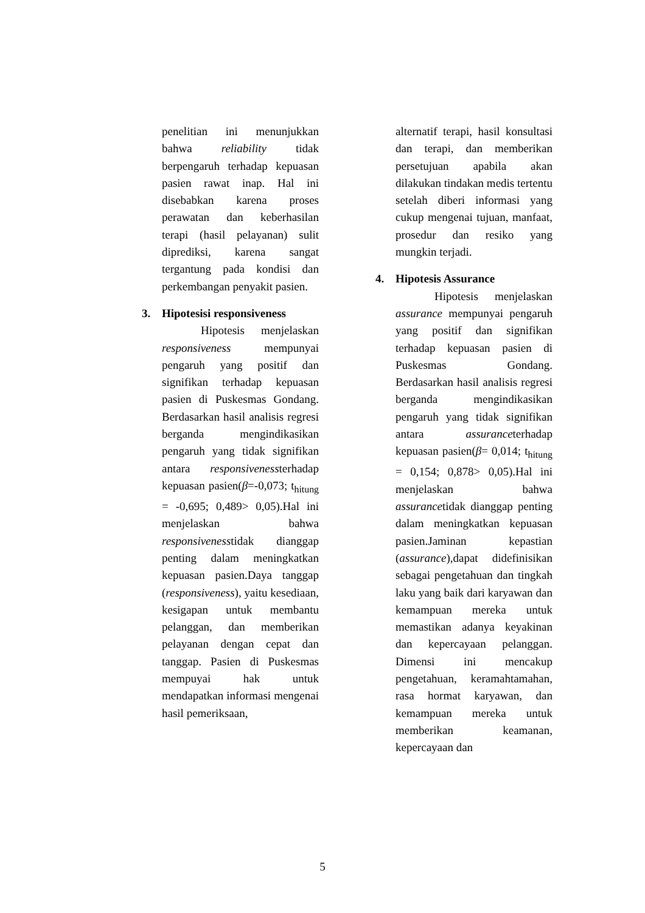penelitian ini menunjukkan bahwa reliability tidak berpengaruh terhadap kepuasan pasien rawat inap. Hal ini disebabkan karena proses perawatan dan keberhasilan terapi (hasil pelayanan) sulit diprediksi, karena sangat tergantung pada kondisi dan perkembangan penyakit pasien.
3. Hipotesisi responsiveness
Hipotesis menjelaskan responsiveness mempunyai pengaruh yang positif dan signifikan terhadap kepuasan pasien di Puskesmas Gondang. Berdasarkan hasil analisis regresi berganda mengindikasikan pengaruh yang tidak signifikan antara responsivenessterhadap kepuasan pasien(β=-0,073; t<sub>hitung</sub> = -0,695; 0,489> 0,05).Hal ini menjelaskan bahwa responsivenesstidak dianggap penting dalam meningkatkan kepuasan pasien.Daya tanggap (responsiveness), yaitu kesediaan, kesigapan untuk membantu pelanggan, dan memberikan pelayanan dengan cepat dan tanggap. Pasien di Puskesmas mempuyai hak untuk mendapatkan informasi mengenai hasil pemeriksaan,
alternatif terapi, hasil konsultasi dan terapi, dan memberikan persetujuan apabila akan dilakukan tindakan medis tertentu setelah diberi informasi yang cukup mengenai tujuan, manfaat, prosedur dan resiko yang mungkin terjadi.
4. Hipotesis Assurance
Hipotesis menjelaskan assurance mempunyai pengaruh yang positif dan signifikan terhadap kepuasan pasien di Puskesmas Gondang. Berdasarkan hasil analisis regresi berganda mengindikasikan pengaruh yang tidak signifikan antara assuranceterhadap kepuasan pasien(β= 0,014; t<sub>hitung</sub> = 0,154; 0,878> 0,05).Hal ini menjelaskan bahwa assurancetidak dianggap penting dalam meningkatkan kepuasan pasien.Jaminan kepastian (assurance),dapat didefinisikan sebagai pengetahuan dan tingkah laku yang baik dari karyawan dan kemampuan mereka untuk memastikan adanya keyakinan dan kepercayaan pelanggan. Dimensi ini mencakup pengetahuan, keramahtamahan, rasa hormat karyawan, dan kemampuan mereka untuk memberikan keamanan, kepercayaan dan
5